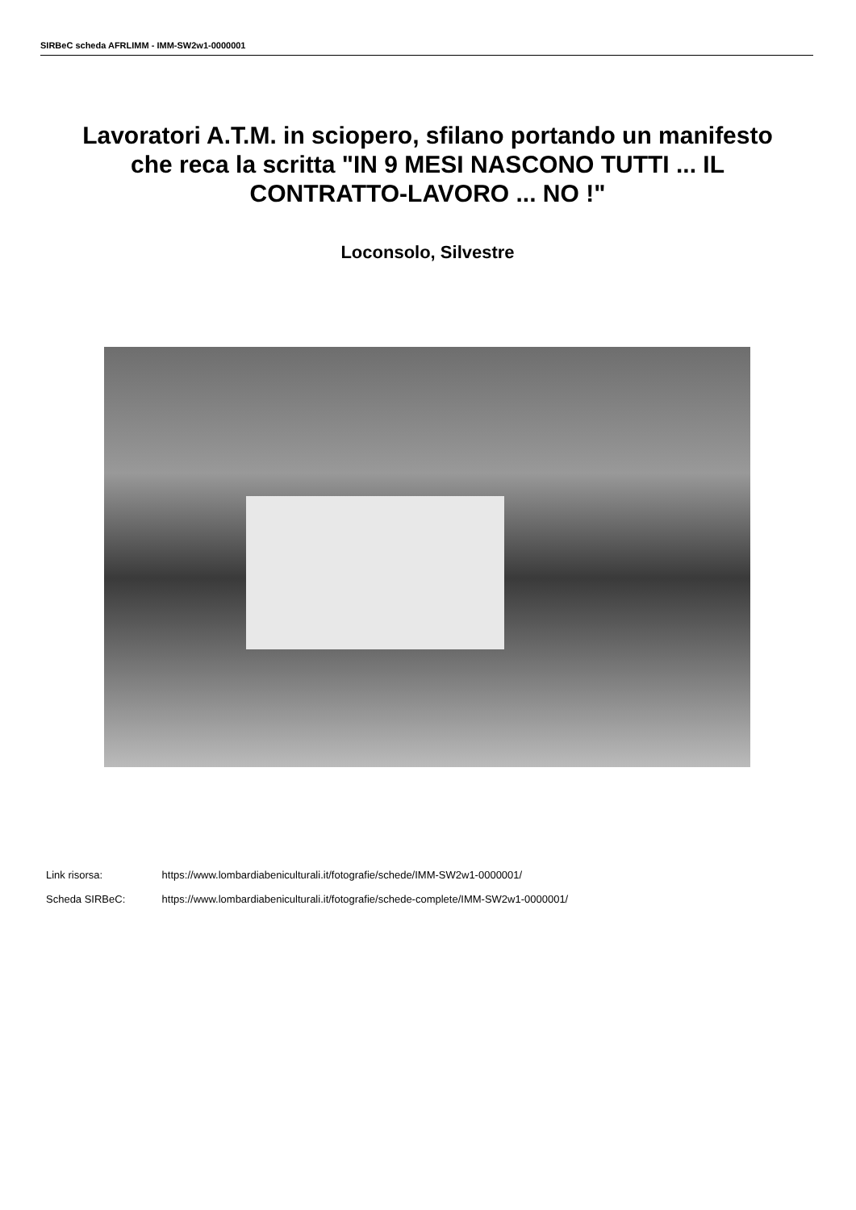SIRBeC scheda AFRLIMM - IMM-SW2w1-0000001
Lavoratori A.T.M. in sciopero, sfilano portando un manifesto che reca la scritta "IN 9 MESI NASCONO TUTTI ... IL CONTRATTO-LAVORO ... NO !"
Loconsolo, Silvestre
Link risorsa: https://www.lombardiabeniculturali.it/fotografie/schede/IMM-SW2w1-0000001/
Scheda SIRBeC: https://www.lombardiabeniculturali.it/fotografie/schede-complete/IMM-SW2w1-0000001/